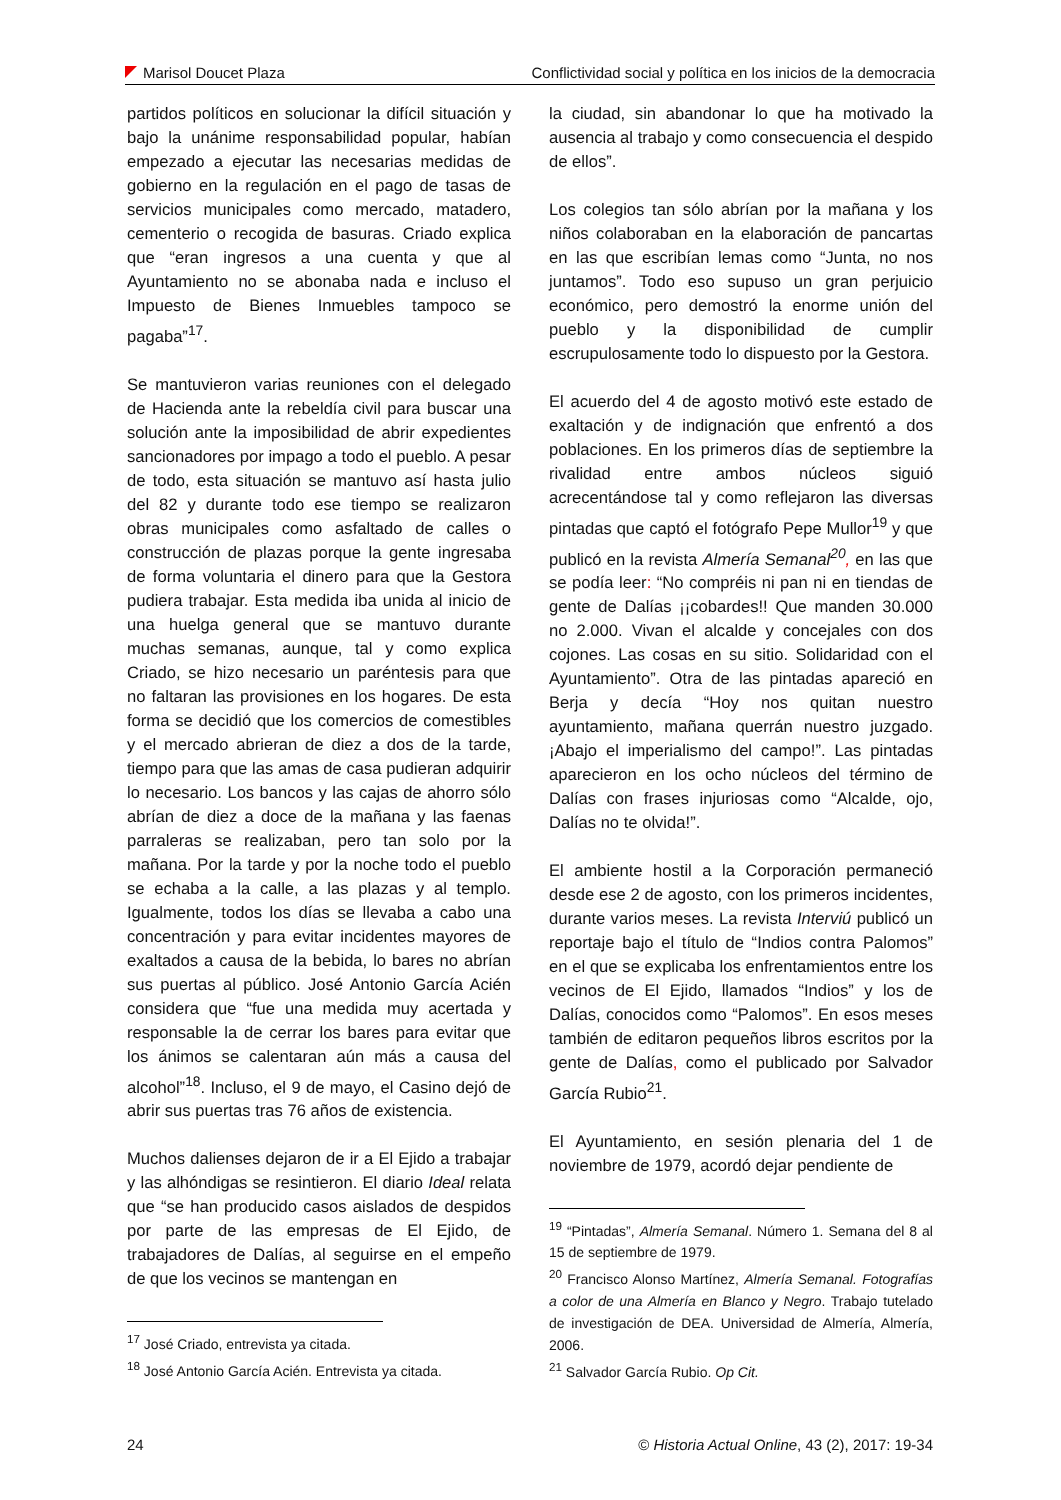Marisol Doucet Plaza Conflictividad social y política en los inicios de la democracia
partidos políticos en solucionar la difícil situación y bajo la unánime responsabilidad popular, habían empezado a ejecutar las necesarias medidas de gobierno en la regulación en el pago de tasas de servicios municipales como mercado, matadero, cementerio o recogida de basuras. Criado explica que “eran ingresos a una cuenta y que al Ayuntamiento no se abonaba nada e incluso el Impuesto de Bienes Inmuebles tampoco se pagaba”<sup>17</sup>.
Se mantuvieron varias reuniones con el delegado de Hacienda ante la rebeldía civil para buscar una solución ante la imposibilidad de abrir expedientes sancionadores por impago a todo el pueblo. A pesar de todo, esta situación se mantuvo así hasta julio del 82 y durante todo ese tiempo se realizaron obras municipales como asfaltado de calles o construcción de plazas porque la gente ingresaba de forma voluntaria el dinero para que la Gestora pudiera trabajar. Esta medida iba unida al inicio de una huelga general que se mantuvo durante muchas semanas, aunque, tal y como explica Criado, se hizo necesario un paréntesis para que no faltaran las provisiones en los hogares. De esta forma se decidió que los comercios de comestibles y el mercado abrieran de diez a dos de la tarde, tiempo para que las amas de casa pudieran adquirir lo necesario. Los bancos y las cajas de ahorro sólo abrían de diez a doce de la mañana y las faenas parraleras se realizaban, pero tan solo por la mañana. Por la tarde y por la noche todo el pueblo se echaba a la calle, a las plazas y al templo. Igualmente, todos los días se llevaba a cabo una concentración y para evitar incidentes mayores de exaltados a causa de la bebida, lo bares no abrían sus puertas al público. José Antonio García Acién considera que “fue una medida muy acertada y responsable la de cerrar los bares para evitar que los ánimos se calentaran aún más a causa del alcohol”<sup>18</sup>. Incluso, el 9 de mayo, el Casino dejó de abrir sus puertas tras 76 años de existencia.
Muchos dalienses dejaron de ir a El Ejido a trabajar y las alhóndigas se resintieron. El diario Ideal relata que “se han producido casos aislados de despidos por parte de las empresas de El Ejido, de trabajadores de Dalías, al seguirse en el empeño de que los vecinos se mantengan en
<sup>17</sup> José Criado, entrevista ya citada.
<sup>18</sup> José Antonio García Acién. Entrevista ya citada.
la ciudad, sin abandonar lo que ha motivado la ausencia al trabajo y como consecuencia el despido de ellos”.
Los colegios tan sólo abrían por la mañana y los niños colaboraban en la elaboración de pancartas en las que escribían lemas como “Junta, no nos juntamos”. Todo eso supuso un gran perjuicio económico, pero demostró la enorme unión del pueblo y la disponibilidad de cumplir escrupulosamente todo lo dispuesto por la Gestora.
El acuerdo del 4 de agosto motivó este estado de exaltación y de indignación que enfrentó a dos poblaciones. En los primeros días de septiembre la rivalidad entre ambos núcleos siguió acrecentándose tal y como reflejaron las diversas pintadas que captó el fotógrafo Pepe Mullor<sup>19</sup> y que publicó en la revista Almería Semanal<sup>20</sup>, en las que se podía leer: “No compréis ni pan ni en tiendas de gente de Dalías ¡¡cobardes!! Que manden 30.000 no 2.000. Vivan el alcalde y concejales con dos cojones. Las cosas en su sitio. Solidaridad con el Ayuntamiento”. Otra de las pintadas apareció en Berja y decía “Hoy nos quitan nuestro ayuntamiento, mañana querrán nuestro juzgado. ¡Abajo el imperialismo del campo!”. Las pintadas aparecieron en los ocho núcleos del término de Dalías con frases injuriosas como “Alcalde, ojo, Dalías no te olvida!”.
El ambiente hostil a la Corporación permaneció desde ese 2 de agosto, con los primeros incidentes, durante varios meses. La revista Interviú publicó un reportaje bajo el título de “Indios contra Palomos” en el que se explicaba los enfrentamientos entre los vecinos de El Ejido, llamados “Indios” y los de Dalías, conocidos como “Palomos”. En esos meses también de editaron pequeños libros escritos por la gente de Dalías, como el publicado por Salvador García Rubio<sup>21</sup>.
El Ayuntamiento, en sesión plenaria del 1 de noviembre de 1979, acordó dejar pendiente de
<sup>19</sup> “Pintadas”, Almería Semanal. Número 1. Semana del 8 al 15 de septiembre de 1979.
<sup>20</sup> Francisco Alonso Martínez, Almería Semanal. Fotografías a color de una Almería en Blanco y Negro. Trabajo tutelado de investigación de DEA. Universidad de Almería, Almería, 2006.
<sup>21</sup> Salvador García Rubio. Op Cit.
24 © Historia Actual Online, 43 (2), 2017: 19-34